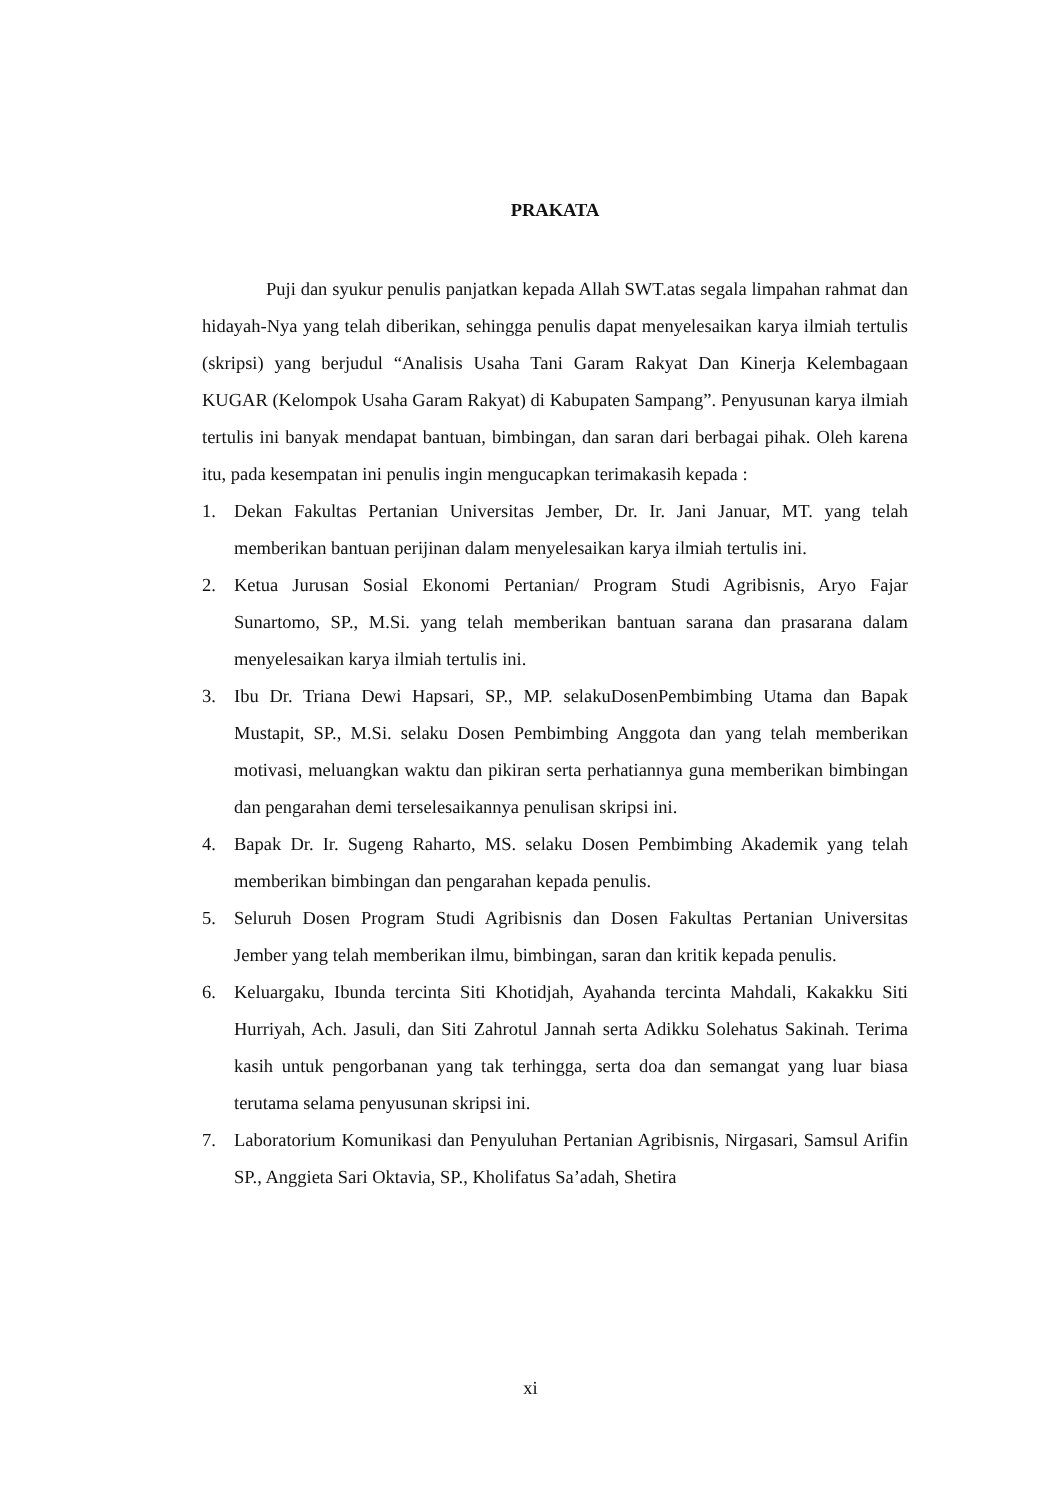PRAKATA
Puji dan syukur penulis panjatkan kepada Allah SWT.atas segala limpahan rahmat dan hidayah-Nya yang telah diberikan, sehingga penulis dapat menyelesaikan karya ilmiah tertulis (skripsi) yang berjudul “Analisis Usaha Tani Garam Rakyat Dan Kinerja Kelembagaan KUGAR (Kelompok Usaha Garam Rakyat) di Kabupaten Sampang”. Penyusunan karya ilmiah tertulis ini banyak mendapat bantuan, bimbingan, dan saran dari berbagai pihak. Oleh karena itu, pada kesempatan ini penulis ingin mengucapkan terimakasih kepada :
1. Dekan Fakultas Pertanian Universitas Jember, Dr. Ir. Jani Januar, MT. yang telah memberikan bantuan perijinan dalam menyelesaikan karya ilmiah tertulis ini.
2. Ketua Jurusan Sosial Ekonomi Pertanian/ Program Studi Agribisnis, Aryo Fajar Sunartomo, SP., M.Si. yang telah memberikan bantuan sarana dan prasarana dalam menyelesaikan karya ilmiah tertulis ini.
3. Ibu Dr. Triana Dewi Hapsari, SP., MP. selakuDosenPembimbing Utama dan Bapak Mustapit, SP., M.Si. selaku Dosen Pembimbing Anggota dan yang telah memberikan motivasi, meluangkan waktu dan pikiran serta perhatiannya guna memberikan bimbingan dan pengarahan demi terselesaikannya penulisan skripsi ini.
4. Bapak Dr. Ir. Sugeng Raharto, MS. selaku Dosen Pembimbing Akademik yang telah memberikan bimbingan dan pengarahan kepada penulis.
5. Seluruh Dosen Program Studi Agribisnis dan Dosen Fakultas Pertanian Universitas Jember yang telah memberikan ilmu, bimbingan, saran dan kritik kepada penulis.
6. Keluargaku, Ibunda tercinta Siti Khotidjah, Ayahanda tercinta Mahdali, Kakakku Siti Hurriyah, Ach. Jasuli, dan Siti Zahrotul Jannah serta Adikku Solehatus Sakinah. Terima kasih untuk pengorbanan yang tak terhingga, serta doa dan semangat yang luar biasa terutama selama penyusunan skripsi ini.
7. Laboratorium Komunikasi dan Penyuluhan Pertanian Agribisnis, Nirgasari, Samsul Arifin SP., Anggieta Sari Oktavia, SP., Kholifatus Sa’adah, Shetira
xi